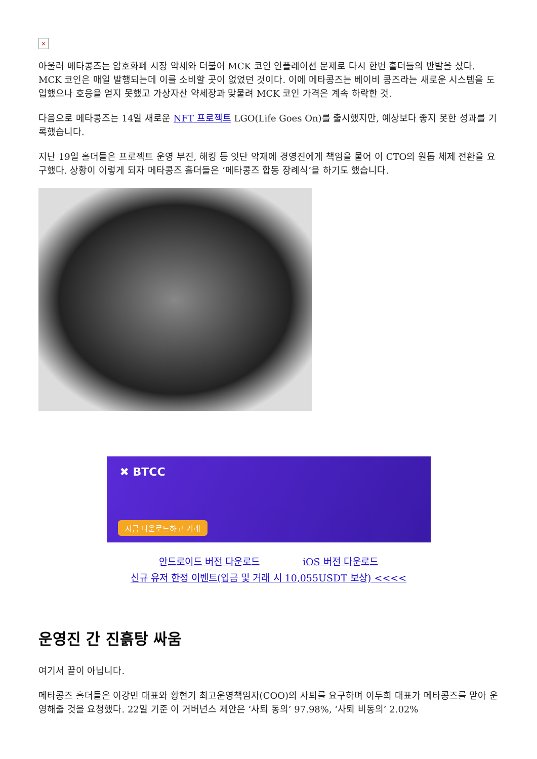×
아울러 메타콩즈는 암호화폐 시장 약세와 더불어 MCK 코인 인플레이션 문제로 다시 한번 홀더들의 반발을 샀다. MCK 코인은 매일 발행되는데 이를 소비할 곳이 없었던 것이다. 이에 메타콩즈는 베이비 콩즈라는 새로운 시스템을 도입했으나 호응을 얻지 못했고 가상자산 약세장과 맞물려 MCK 코인 가격은 계속 하락한 것.
다음으로 메타콩즈는 14일 새로운 NFT 프로젝트 LGO(Life Goes On)를 출시했지만, 예상보다 좋지 못한 성과를 기록했습니다.
지난 19일 홀더들은 프로젝트 운영 부진, 해킹 등 잇단 악재에 경영진에게 책임을 물어 이 CTO의 원톱 체제 전환을 요구했다. 상황이 이렇게 되자 메타콩즈 홀더들은 ‘메타콩즈 합동 장례식’을 하기도 했습니다.
✖ BTCC
지금 다운로드하고 거래
안드로이드 버전 다운로드 iOS 버전 다운로드
신규 유저 한정 이벤트(입금 및 거래 시 10,055USDT 보상) <<<<
운영진 간 진흙탕 싸움
여기서 끝이 아닙니다.
메타콩즈 홀더들은 이강민 대표와 황현기 최고운영책임자(COO)의 사퇴를 요구하며 이두희 대표가 메타콩즈를 맡아 운영해줄 것을 요청했다. 22일 기준 이 거버넌스 제안은 ‘사퇴 동의’ 97.98%, ‘사퇴 비동의’ 2.02%